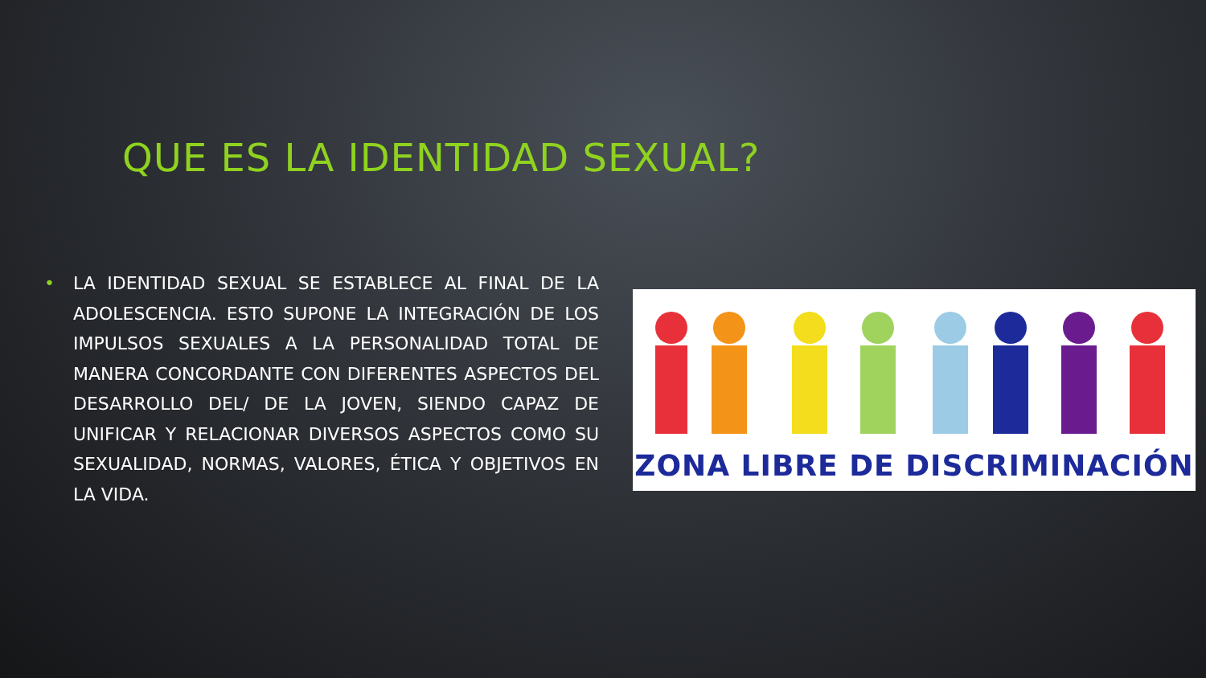QUE ES LA IDENTIDAD SEXUAL?
• LA IDENTIDAD SEXUAL SE ESTABLECE AL FINAL DE LA ADOLESCENCIA. ESTO SUPONE LA INTEGRACIÓN DE LOS IMPULSOS SEXUALES A LA PERSONALIDAD TOTAL DE MANERA CONCORDANTE CON DIFERENTES ASPECTOS DEL DESARROLLO DEL/ DE LA JOVEN, SIENDO CAPAZ DE UNIFICAR Y RELACIONAR DIVERSOS ASPECTOS COMO SU SEXUALIDAD, NORMAS, VALORES, ÉTICA Y OBJETIVOS EN LA VIDA.
ZONA LIBRE DE DISCRIMINACIÓN